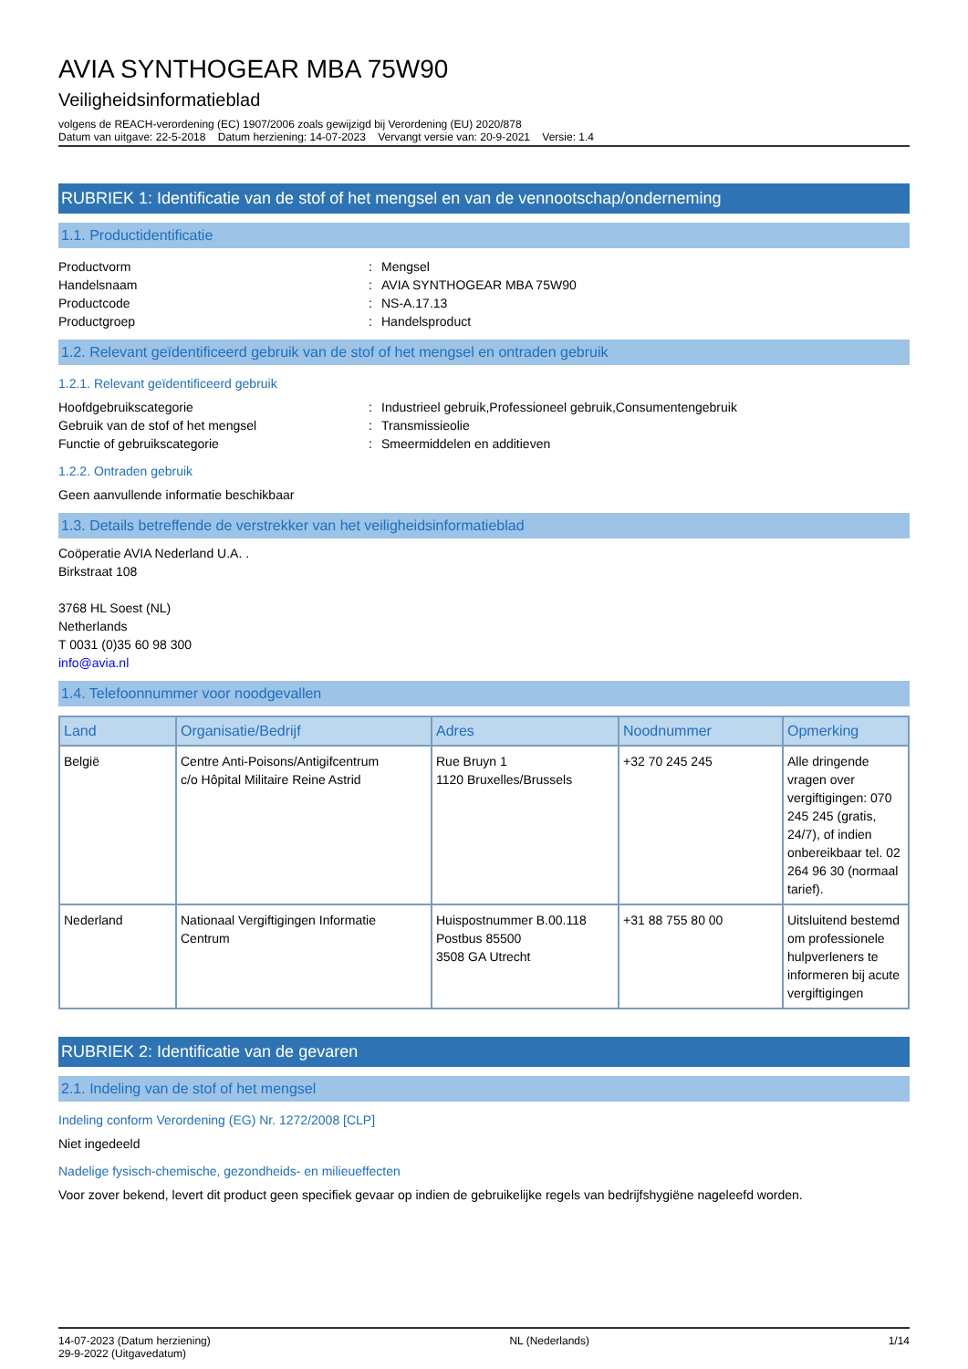AVIA SYNTHOGEAR MBA 75W90
Veiligheidsinformatieblad
volgens de REACH-verordening (EC) 1907/2006 zoals gewijzigd bij Verordening (EU) 2020/878
Datum van uitgave: 22-5-2018 Datum herziening: 14-07-2023 Vervangt versie van: 20-9-2021 Versie: 1.4
RUBRIEK 1: Identificatie van de stof of het mengsel en van de vennootschap/onderneming
1.1. Productidentificatie
Productvorm: Mengsel
Handelsnaam: AVIA SYNTHOGEAR MBA 75W90
Productcode: NS-A.17.13
Productgroep: Handelsproduct
1.2. Relevant geïdentificeerd gebruik van de stof of het mengsel en ontraden gebruik
1.2.1. Relevant geïdentificeerd gebruik
Hoofdgebruikscategorie: Industrieel gebruik,Professioneel gebruik,Consumentengebruik
Gebruik van de stof of het mengsel: Transmissieolie
Functie of gebruikscategorie: Smeermiddelen en additieven
1.2.2. Ontraden gebruik
Geen aanvullende informatie beschikbaar
1.3. Details betreffende de verstrekker van het veiligheidsinformatieblad
Coöperatie AVIA Nederland U.A. .
Birkstraat 108
3768 HL Soest (NL)
Netherlands
T 0031 (0)35 60 98 300
info@avia.nl
1.4. Telefoonnummer voor noodgevallen
| Land | Organisatie/Bedrijf | Adres | Noodnummer | Opmerking |
| --- | --- | --- | --- | --- |
| België | Centre Anti-Poisons/Antigifcentrum c/o Hôpital Militaire Reine Astrid | Rue Bruyn 1 1120 Bruxelles/Brussels | +32 70 245 245 | Alle dringende vragen over vergiftigingen: 070 245 245 (gratis, 24/7), of indien onbereikbaar tel. 02 264 96 30 (normaal tarief). |
| Nederland | Nationaal Vergiftigingen Informatie Centrum | Huispostnummer B.00.118 Postbus 85500 3508 GA Utrecht | +31 88 755 80 00 | Uitsluitend bestemd om professionele hulpverleners te informeren bij acute vergiftigingen |
RUBRIEK 2: Identificatie van de gevaren
2.1. Indeling van de stof of het mengsel
Indeling conform Verordening (EG) Nr. 1272/2008 [CLP]
Niet ingedeeld
Nadelige fysisch-chemische, gezondheids- en milieueffecten
Voor zover bekend, levert dit product geen specifiek gevaar op indien de gebruikelijke regels van bedrijfshygiëne nageleefd worden.
14-07-2023 (Datum herziening)
29-9-2022 (Uitgavedatum) NL (Nederlands) 1/14